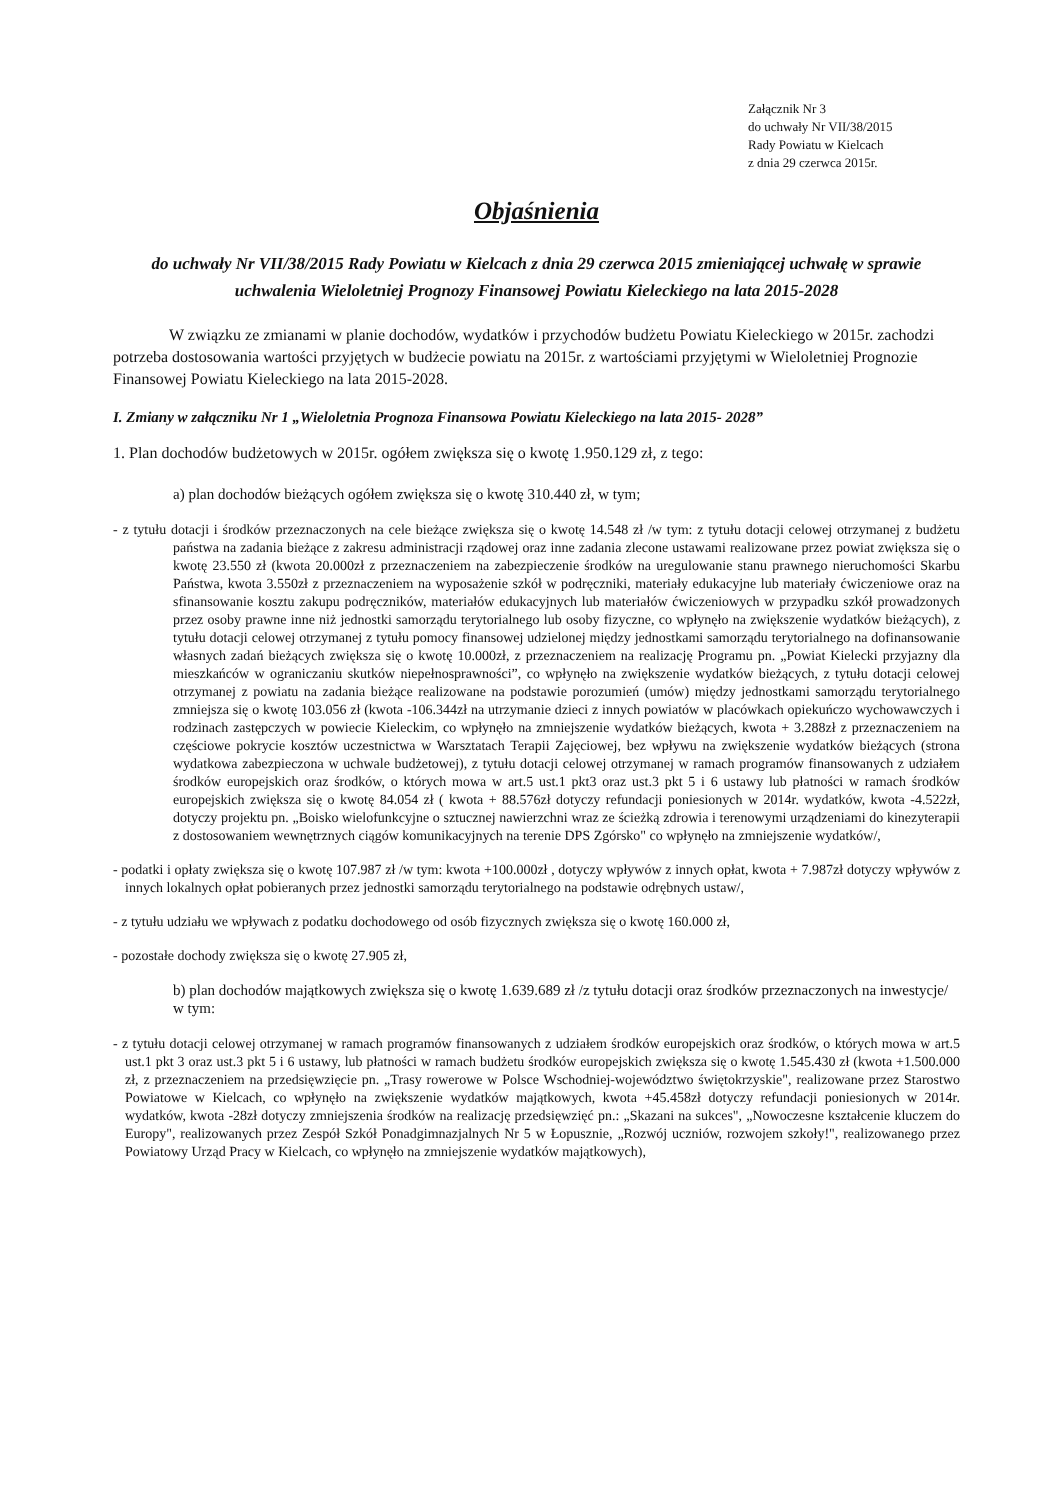Załącznik Nr 3
do uchwały Nr VII/38/2015
Rady Powiatu w Kielcach
z dnia 29 czerwca 2015r.
Objaśnienia
do uchwały Nr VII/38/2015 Rady Powiatu w Kielcach z dnia 29 czerwca 2015 zmieniającej uchwałę w sprawie uchwalenia Wieloletniej Prognozy Finansowej Powiatu Kieleckiego na lata 2015-2028
W związku ze zmianami w planie dochodów, wydatków i przychodów budżetu Powiatu Kieleckiego w 2015r. zachodzi potrzeba dostosowania wartości przyjętych w budżecie powiatu na 2015r. z wartościami przyjętymi w Wieloletniej Prognozie Finansowej Powiatu Kieleckiego na lata 2015-2028.
I. Zmiany w załączniku Nr 1 „Wieloletnia Prognoza Finansowa Powiatu Kieleckiego na lata 2015- 2028”
1. Plan dochodów budżetowych w 2015r. ogółem zwiększa się o kwotę 1.950.129 zł, z tego:
a) plan dochodów bieżących ogółem zwiększa się o kwotę 310.440 zł, w tym;
- z tytułu dotacji i środków przeznaczonych na cele bieżące zwiększa się o kwotę 14.548 zł /w tym: z tytułu dotacji celowej otrzymanej z budżetu państwa na zadania bieżące z zakresu administracji rządowej oraz inne zadania zlecone ustawami realizowane przez powiat zwiększa się o kwotę 23.550 zł (kwota 20.000zł z przeznaczeniem na zabezpieczenie środków na uregulowanie stanu prawnego nieruchomości Skarbu Państwa, kwota 3.550zł z przeznaczeniem na wyposażenie szkół w podręczniki, materiały edukacyjne lub materiały ćwiczeniowe oraz na sfinansowanie kosztu zakupu podręczników, materiałów edukacyjnych lub materiałów ćwiczeniowych w przypadku szkół prowadzonych przez osoby prawne inne niż jednostki samorządu terytorialnego lub osoby fizyczne, co wpłynęło na zwiększenie wydatków bieżących), z tytułu dotacji celowej otrzymanej z tytułu pomocy finansowej udzielonej między jednostkami samorządu terytorialnego na dofinansowanie własnych zadań bieżących zwiększa się o kwotę 10.000zł, z przeznaczeniem na realizację Programu pn. „Powiat Kielecki przyjazny dla mieszkańców w ograniczaniu skutków niepełnosprawności”, co wpłynęło na zwiększenie wydatków bieżących, z tytułu dotacji celowej otrzymanej z powiatu na zadania bieżące realizowane na podstawie porozumień (umów) między jednostkami samorządu terytorialnego zmniejsza się o kwotę 103.056 zł (kwota -106.344zł na utrzymanie dzieci z innych powiatów w placówkach opiekuńczo wychowawczych i rodzinach zastępczych w powiecie Kieleckim, co wpłynęło na zmniejszenie wydatków bieżących, kwota + 3.288zł z przeznaczeniem na częściowe pokrycie kosztów uczestnictwa w Warsztatach Terapii Zajęciowej, bez wpływu na zwiększenie wydatków bieżących (strona wydatkowa zabezpieczona w uchwale budżetowej), z tytułu dotacji celowej otrzymanej w ramach programów finansowanych z udziałem środków europejskich oraz środków, o których mowa w art.5 ust.1 pkt3 oraz ust.3 pkt 5 i 6 ustawy lub płatności w ramach środków europejskich zwiększa się o kwotę 84.054 zł ( kwota + 88.576zł dotyczy refundacji poniesionych w 2014r. wydatków, kwota -4.522zł, dotyczy projektu pn. „Boisko wielofunkcyjne o sztucznej nawierzchni wraz ze ścieżką zdrowia i terenowymi urządzeniami do kinezyterapii z dostosowaniem wewnętrznych ciągów komunikacyjnych na terenie DPS Zgórsko" co wpłynęło na zmniejszenie wydatków/,
- podatki i opłaty zwiększa się o kwotę 107.987 zł /w tym: kwota +100.000zł , dotyczy wpływów z innych opłat, kwota + 7.987zł dotyczy wpływów z innych lokalnych opłat pobieranych przez jednostki samorządu terytorialnego na podstawie odrębnych ustaw/,
- z tytułu udziału we wpływach z podatku dochodowego od osób fizycznych zwiększa się o kwotę 160.000 zł,
- pozostałe dochody zwiększa się o kwotę 27.905 zł,
b) plan dochodów majątkowych zwiększa się o kwotę 1.639.689 zł /z tytułu dotacji oraz środków przeznaczonych na inwestycje/ w tym:
- z tytułu dotacji celowej otrzymanej w ramach programów finansowanych z udziałem środków europejskich oraz środków, o których mowa w art.5 ust.1 pkt 3 oraz ust.3 pkt 5 i 6 ustawy, lub płatności w ramach budżetu środków europejskich zwiększa się o kwotę 1.545.430 zł (kwota +1.500.000 zł, z przeznaczeniem na przedsięwzięcie pn. „Trasy rowerowe w Polsce Wschodniej-województwo świętokrzyskie", realizowane przez Starostwo Powiatowe w Kielcach, co wpłynęło na zwiększenie wydatków majątkowych, kwota +45.458zł dotyczy refundacji poniesionych w 2014r. wydatków, kwota -28zł dotyczy zmniejszenia środków na realizację przedsięwzięć pn.: „Skazani na sukces", „Nowoczesne kształcenie kluczem do Europy", realizowanych przez Zespół Szkół Ponadgimnazjalnych Nr 5 w Łopusznie, „Rozwój uczniów, rozwojem szkoły!", realizowanego przez Powiatowy Urząd Pracy w Kielcach, co wpłynęło na zmniejszenie wydatków majątkowych),